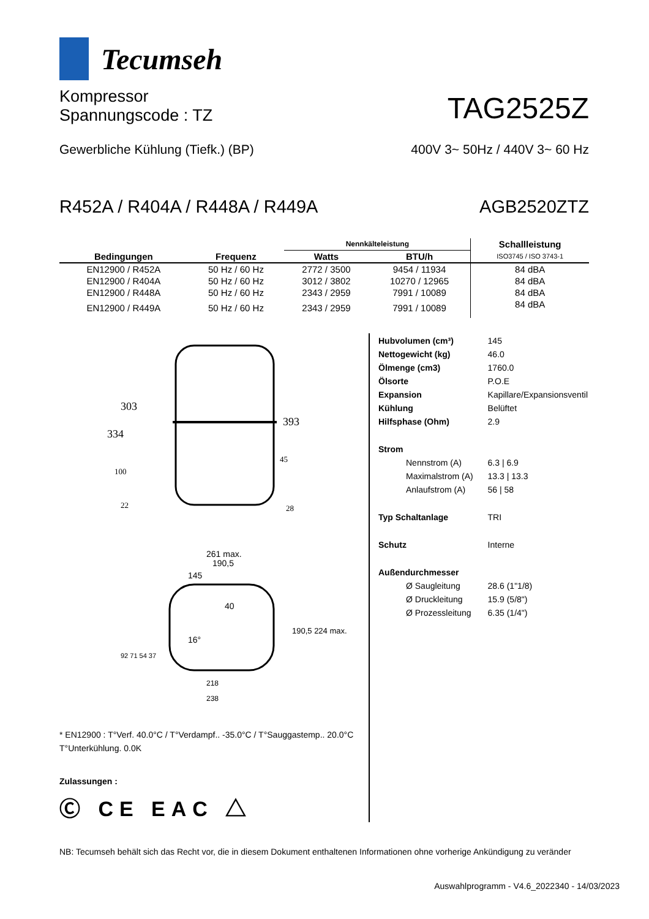Tecumseh
Kompressor
Spannungscode : TZ
TAG2525Z
Gewerbliche Kühlung (Tiefk.) (BP)
400V 3~ 50Hz / 440V 3~ 60 Hz
R452A / R404A / R448A / R449A
AGB2520ZTZ
| Bedingungen | Frequenz | Nennkälteleistung | | Schallleistung |
| --- | --- | --- | --- | --- |
| | | Watts | BTU/h | ISO3745 / ISO 3743-1 |
| EN12900 / R452A | 50 Hz / 60 Hz | 2772 / 3500 | 9454 / 11934 | 84 dBA |
| EN12900 / R404A | 50 Hz / 60 Hz | 3012 / 3802 | 10270 / 12965 | 84 dBA |
| EN12900 / R448A | 50 Hz / 60 Hz | 2343 / 2959 | 7991 / 10089 | 84 dBA |
| EN12900 / R449A | 50 Hz / 60 Hz | 2343 / 2959 | 7991 / 10089 | 84 dBA |
303
334
393
100
22
45
28
261 max.
190,5
145
40
16°
190,5 224 max.
92 71 54 37
218
238
* EN12900 : T°Verf. 40.0°C / T°Verdampf.. -35.0°C / T°Sauggastemp.. 20.0°C
T°Unterkühlung. 0.0K
Zulassungen :
Ⓒ CE EAC △
| Hubvolumen (cm³) | 145 |
| Nettogewicht (kg) | 46.0 |
| Ölmenge (cm3) | 1760.0 |
| Ölsorte | P.O.E |
| Expansion | Kapillare/Expansionsventil |
| Kühlung | Belüftet |
| Hilfsphase (Ohm) | 2.9 |
| Strom | |
| Nennstrom (A) | 6.3 / 6.9 |
| Maximalstrom (A) | 13.3 / 13.3 |
| Anlaufstrom (A) | 56 / 58 |
| Typ Schaltanlage | TRI |
| Schutz | Interne |
| Außendurchmesser | |
| Ø Saugleitung | 28.6 (1"1/8) |
| Ø Druckleitung | 15.9 (5/8") |
| Ø Prozessleitung | 6.35 (1/4") |
NB: Tecumseh behält sich das Recht vor, die in diesem Dokument enthaltenen Informationen ohne vorherige Ankündigung zu veränder
Auswahlprogramm - V4.6_2022340 - 14/03/2023